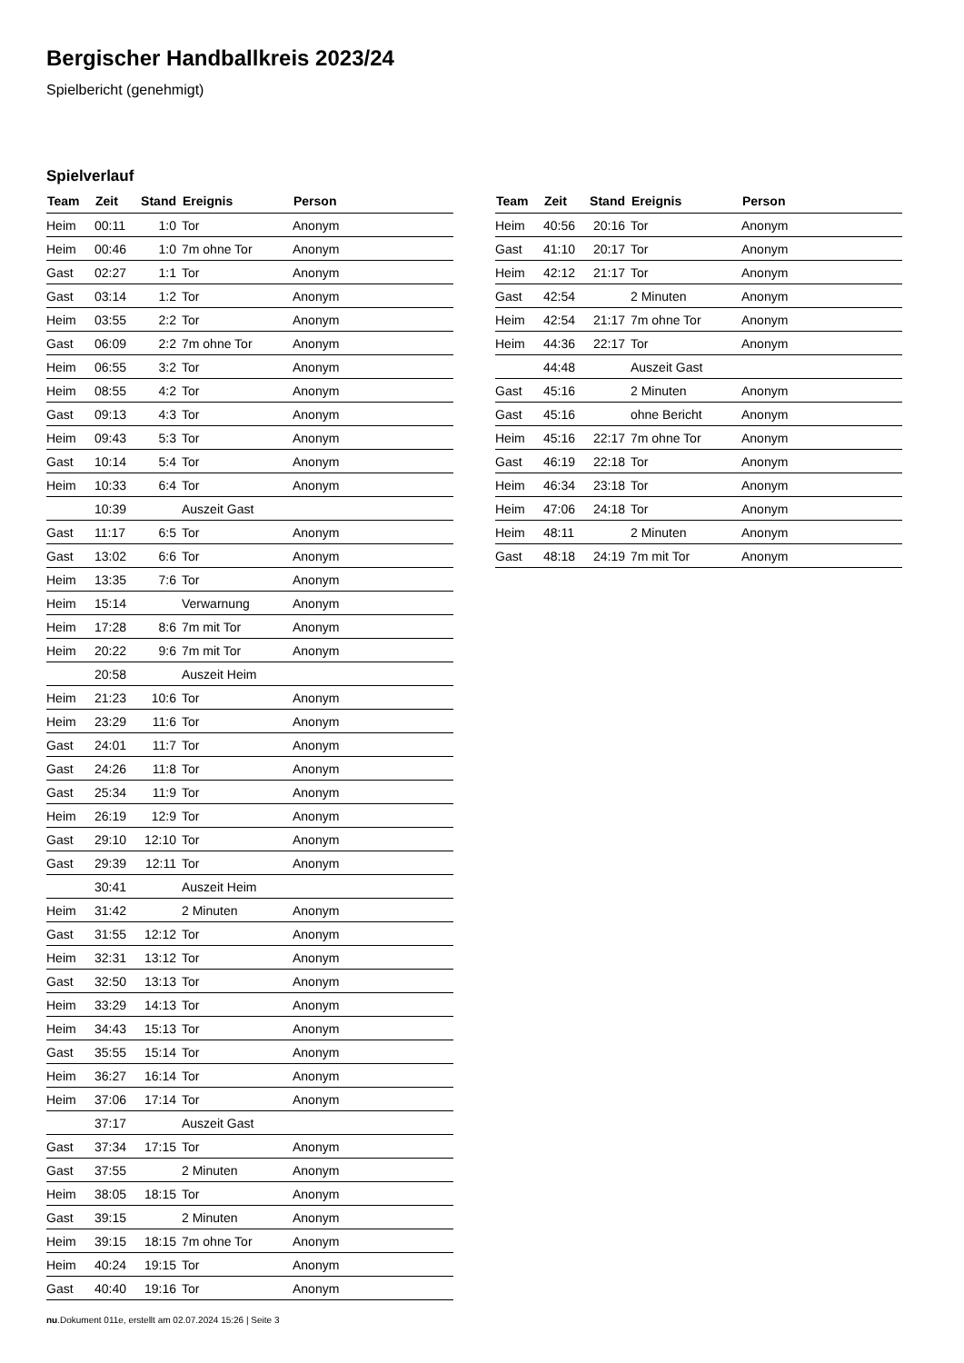Bergischer Handballkreis 2023/24
Spielbericht (genehmigt)
Spielverlauf
| Team | Zeit | Stand | Ereignis | Person |
| --- | --- | --- | --- | --- |
| Heim | 00:11 | 1:0 | Tor | Anonym |
| Heim | 00:46 | 1:0 | 7m ohne Tor | Anonym |
| Gast | 02:27 | 1:1 | Tor | Anonym |
| Gast | 03:14 | 1:2 | Tor | Anonym |
| Heim | 03:55 | 2:2 | Tor | Anonym |
| Gast | 06:09 | 2:2 | 7m ohne Tor | Anonym |
| Heim | 06:55 | 3:2 | Tor | Anonym |
| Heim | 08:55 | 4:2 | Tor | Anonym |
| Gast | 09:13 | 4:3 | Tor | Anonym |
| Heim | 09:43 | 5:3 | Tor | Anonym |
| Gast | 10:14 | 5:4 | Tor | Anonym |
| Heim | 10:33 | 6:4 | Tor | Anonym |
| | 10:39 | | Auszeit Gast | |
| Gast | 11:17 | 6:5 | Tor | Anonym |
| Gast | 13:02 | 6:6 | Tor | Anonym |
| Heim | 13:35 | 7:6 | Tor | Anonym |
| Heim | 15:14 | | Verwarnung | Anonym |
| Heim | 17:28 | 8:6 | 7m mit Tor | Anonym |
| Heim | 20:22 | 9:6 | 7m mit Tor | Anonym |
| | 20:58 | | Auszeit Heim | |
| Heim | 21:23 | 10:6 | Tor | Anonym |
| Heim | 23:29 | 11:6 | Tor | Anonym |
| Gast | 24:01 | 11:7 | Tor | Anonym |
| Gast | 24:26 | 11:8 | Tor | Anonym |
| Gast | 25:34 | 11:9 | Tor | Anonym |
| Heim | 26:19 | 12:9 | Tor | Anonym |
| Gast | 29:10 | 12:10 | Tor | Anonym |
| Gast | 29:39 | 12:11 | Tor | Anonym |
| | 30:41 | | Auszeit Heim | |
| Heim | 31:42 | | 2 Minuten | Anonym |
| Gast | 31:55 | 12:12 | Tor | Anonym |
| Heim | 32:31 | 13:12 | Tor | Anonym |
| Gast | 32:50 | 13:13 | Tor | Anonym |
| Heim | 33:29 | 14:13 | Tor | Anonym |
| Heim | 34:43 | 15:13 | Tor | Anonym |
| Gast | 35:55 | 15:14 | Tor | Anonym |
| Heim | 36:27 | 16:14 | Tor | Anonym |
| Heim | 37:06 | 17:14 | Tor | Anonym |
| | 37:17 | | Auszeit Gast | |
| Gast | 37:34 | 17:15 | Tor | Anonym |
| Gast | 37:55 | | 2 Minuten | Anonym |
| Heim | 38:05 | 18:15 | Tor | Anonym |
| Gast | 39:15 | | 2 Minuten | Anonym |
| Heim | 39:15 | 18:15 | 7m ohne Tor | Anonym |
| Heim | 40:24 | 19:15 | Tor | Anonym |
| Gast | 40:40 | 19:16 | Tor | Anonym |
| Team | Zeit | Stand | Ereignis | Person |
| --- | --- | --- | --- | --- |
| Heim | 40:56 | 20:16 | Tor | Anonym |
| Gast | 41:10 | 20:17 | Tor | Anonym |
| Heim | 42:12 | 21:17 | Tor | Anonym |
| Gast | 42:54 | | 2 Minuten | Anonym |
| Heim | 42:54 | 21:17 | 7m ohne Tor | Anonym |
| Heim | 44:36 | 22:17 | Tor | Anonym |
| | 44:48 | | Auszeit Gast | |
| Gast | 45:16 | | 2 Minuten | Anonym |
| Gast | 45:16 | | ohne Bericht | Anonym |
| Heim | 45:16 | 22:17 | 7m ohne Tor | Anonym |
| Gast | 46:19 | 22:18 | Tor | Anonym |
| Heim | 46:34 | 23:18 | Tor | Anonym |
| Heim | 47:06 | 24:18 | Tor | Anonym |
| Heim | 48:11 | | 2 Minuten | Anonym |
| Gast | 48:18 | 24:19 | 7m mit Tor | Anonym |
nu.Dokument 011e, erstellt am 02.07.2024 15:26 | Seite 3